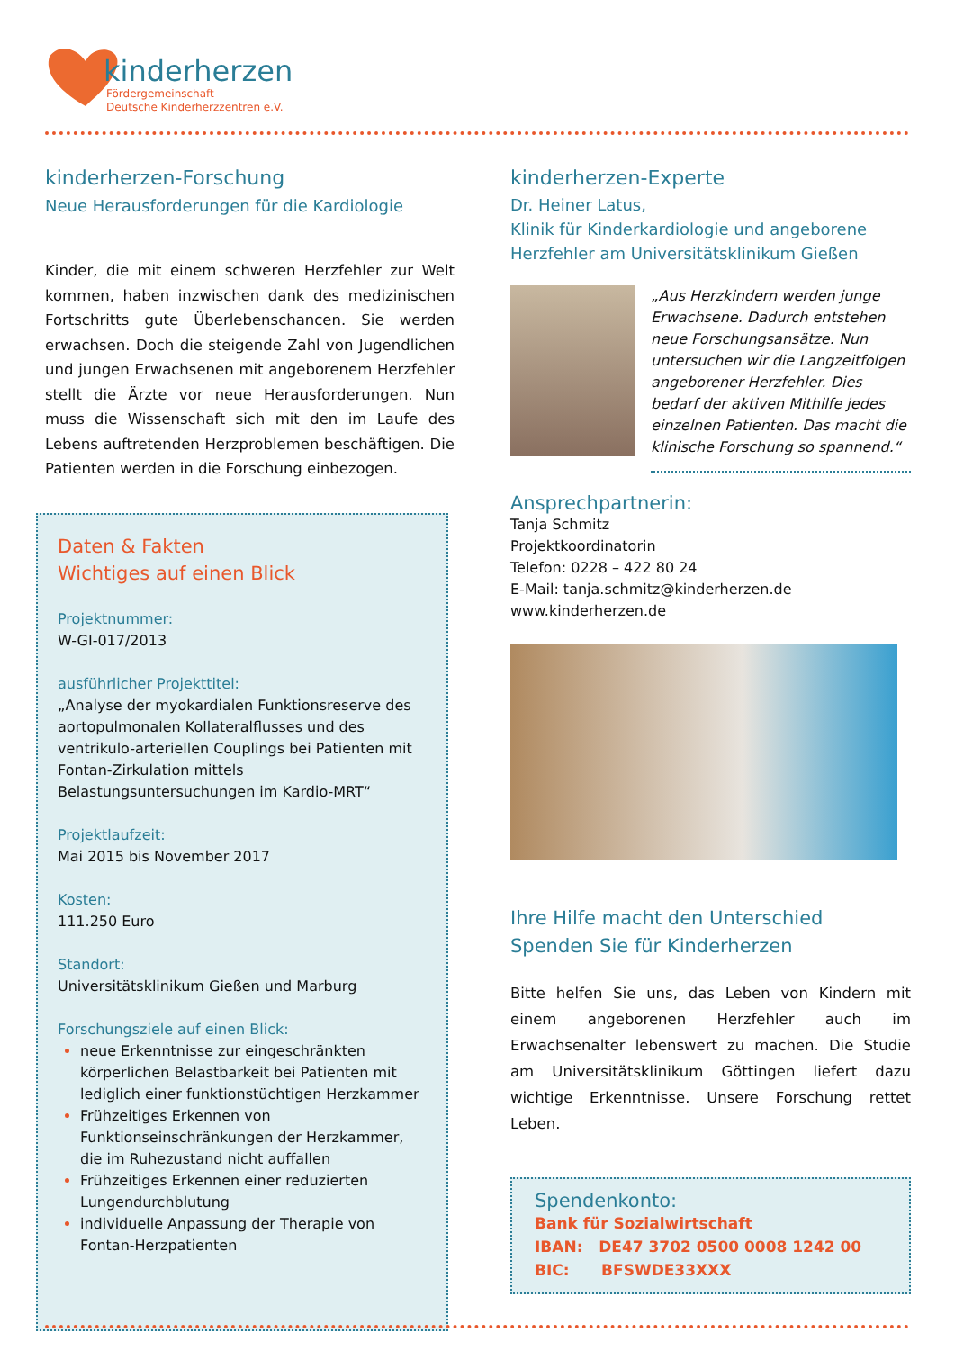kinderherzen
Fördergemeinschaft
Deutsche Kinderherzzentren e.V.
kinderherzen-Forschung
Neue Herausforderungen für die Kardiologie
Kinder, die mit einem schweren Herzfehler zur Welt kommen, haben inzwischen dank des medizinischen Fortschritts gute Überlebenschancen. Sie werden erwachsen. Doch die steigende Zahl von Jugendlichen und jungen Erwachsenen mit angeborenem Herzfehler stellt die Ärzte vor neue Herausforderungen. Nun muss die Wissenschaft sich mit den im Laufe des Lebens auftretenden Herzproblemen beschäftigen. Die Patienten werden in die Forschung einbezogen.
Daten & Fakten
Wichtiges auf einen Blick
Projektnummer:
W-GI-017/2013
ausführlicher Projekttitel:
„Analyse der myokardialen Funktionsreserve des aortopulmonalen Kollateralflusses und des ventrikulo-arteriellen Couplings bei Patienten mit Fontan-Zirkulation mittels Belastungsuntersuchungen im Kardio-MRT“
Projektlaufzeit:
Mai 2015 bis November 2017
Kosten:
111.250 Euro
Standort:
Universitätsklinikum Gießen und Marburg
Forschungsziele auf einen Blick:
neue Erkenntnisse zur eingeschränkten körperlichen Belastbarkeit bei Patienten mit lediglich einer funktionstüchtigen Herzkammer
Frühzeitiges Erkennen von Funktionseinschränkungen der Herzkammer, die im Ruhezustand nicht auffallen
Frühzeitiges Erkennen einer reduzierten Lungendurchblutung
individuelle Anpassung der Therapie von Fontan-Herzpatienten
kinderherzen-Experte
Dr. Heiner Latus,
Klinik für Kinderkardiologie und angeborene Herzfehler am Universitätsklinikum Gießen
„Aus Herzkindern werden junge Erwachsene. Dadurch entstehen neue Forschungsansätze. Nun untersuchen wir die Langzeitfolgen angeborener Herzfehler. Dies bedarf der aktiven Mithilfe jedes einzelnen Patienten. Das macht die klinische Forschung so spannend.“
Ansprechpartnerin:
Tanja Schmitz
Projektkoordinatorin
Telefon: 0228 – 422 80 24
E-Mail: tanja.schmitz@kinderherzen.de
www.kinderherzen.de
Ihre Hilfe macht den Unterschied
Spenden Sie für Kinderherzen
Bitte helfen Sie uns, das Leben von Kindern mit einem angeborenen Herzfehler auch im Erwachsenalter lebenswert zu machen. Die Studie am Universitätsklinikum Göttingen liefert dazu wichtige Erkenntnisse. Unsere Forschung rettet Leben.
Spendenkonto:
Bank für Sozialwirtschaft
IBAN: DE47 3702 0500 0008 1242 00
BIC: BFSWDE33XXX